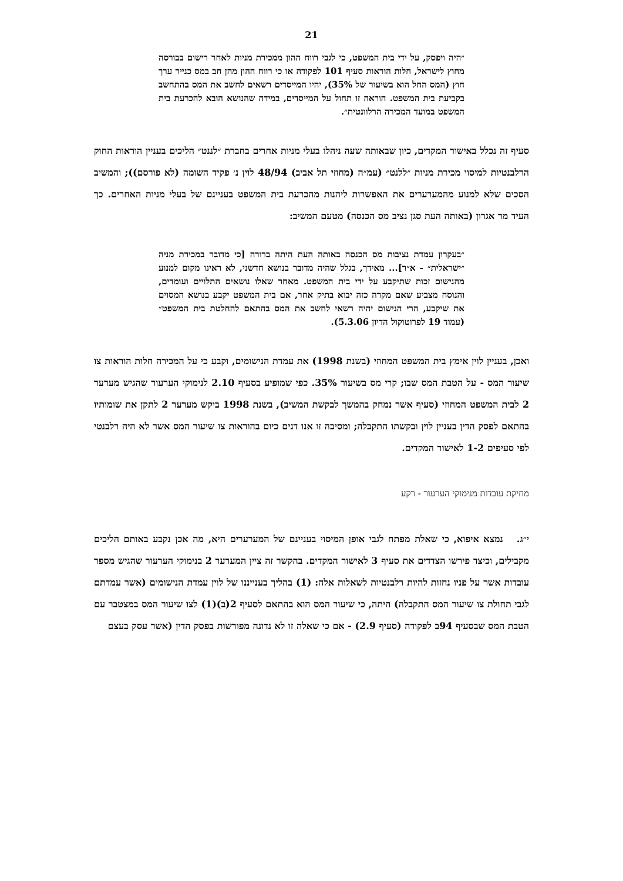21
״היה ויפסק, על ידי בית המשפט, כי לגבי רווח ההון ממכירת מניות לאחר רישום בבורסה מחוץ לישראל, חלות הוראות סעיף 101 לפקודה או כי רווח ההון מהן חב במס כנייר ערך חוץ (המס החל הוא בשיעור של 35%), יהיו המייסדים רשאים לחשב את המס בהתחשב בקביעת בית המשפט. הוראה זו תחול על המייסדים, במידה שהנושא הובא להכרעת בית המשפט במועד המכירה הרלוונטית״.
סעיף זה נכלל באישור המקדים, כיון שבאותה שעה ניהלו בעלי מניות אחרים בחברת ״לננט״ הליכים בעניין הוראות החוק הרלבנטיות למיסוי מכירת מניות ״ללנט״ (עמ״ה (מחוזי תל אביב) 48/94 לוין נ׳ פקיד השומה (לא פורסם)); והמשיב הסכים שלא למנוע מהמערערים את האפשרות ליהנות מהכרעת בית המשפט בעניינם של בעלי מניות האחרים. כך העיד מר אגרון (באותה העת סגן נציב מס הכנסה) מטעם המשיב:
״בעקרון עמדת נציבות מס הכנסה באותה העת היתה ברורה [כי מדובר במכירת מניה ״ישראלית״ - א״ר]... מאידך, בגלל שהיה מדובר בנושא חדשני, לא ראינו מקום למנוע מהנישום זכות שתיקבע על ידי בית המשפט. מאחר שאלו נושאים התלויים ועומדים, והנוסח מצביע שאם מקרה כזה יבוא בתיק אחר, אם בית המשפט יקבע בנושא המסוים את שיקבע, הרי הנישום יהיה רשאי לחשב את המס בהתאם להחלטת בית המשפט״ (עמוד 19 לפרוטוקול הדיון 5.3.06).
ואכן, בעניין לוין אימץ בית המשפט המחוזי (בשנת 1998) את עמדת הנישומים, וקבע כי על המכירה חלות הוראות צו שיעור המס - על הטבת המס שבו; קרי מס בשיעור 35%. כפי שמופיע בסעיף 2.10 לנימוקי הערעור שהגיש מערער 2 לבית המשפט המחוזי (סעיף אשר נמחק בהמשך לבקשת המשיב), בשנת 1998 ביקש מערער 2 לתקן את שומותיו בהתאם לפסק הדין בעניין לוין ובקשתו התקבלה; ומסיבה זו אנו דנים כיום בהוראות צו שיעור המס אשר לא היה רלבנטי לפי סעיפים 1-2 לאישור המקדים.
מחיקת עובדות מנימוקי הערעור - רקע
י״ג. נמצא איפוא, כי שאלת מפתח לגבי אופן המיסוי בעניינם של המערערים היא, מה אכן נקבע באותם הליכים מקבילים, וכיצד פירשו הצדדים את סעיף 3 לאישור המקדים. בהקשר זה ציין המערער 2 בנימוקי הערעור שהגיש מספר עובדות אשר על פניו נחזות להיות רלבנטיות לשאלות אלה: (1) בהליך בענייננו של לוין עמדת הנישומים (אשר עמדתם לגבי תחולת צו שיעור המס התקבלה) היתה, כי שיעור המס הוא בהתאם לסעיף 2(ב)(1) לצו שיעור המס במצטבר עם הטבת המס שבסעיף 94ב לפקודה (סעיף 2.9) - אם כי שאלה זו לא נדונה מפורשות בפסק הדין (אשר עסק בעצם